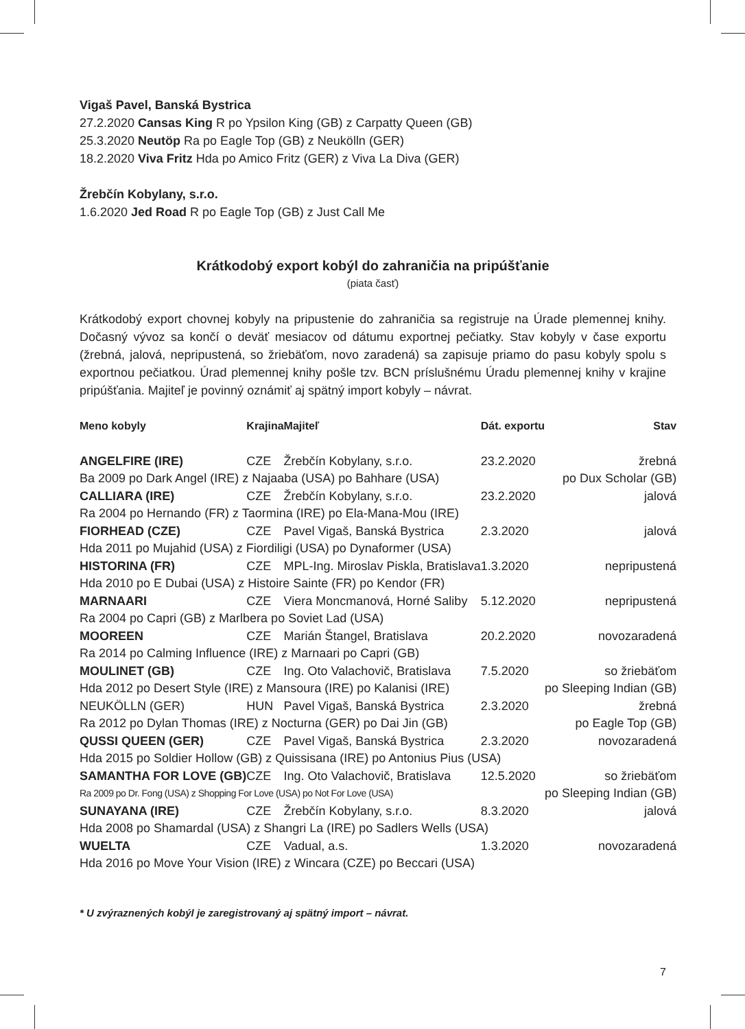Vigaš Pavel, Banská Bystrica
27.2.2020 Cansas King R po Ypsilon King (GB) z Carpatty Queen (GB)
25.3.2020 Neutöp Ra po Eagle Top (GB) z Neukölln (GER)
18.2.2020 Viva Fritz Hda po Amico Fritz (GER) z Viva La Diva (GER)
Žrebčín Kobylany, s.r.o.
1.6.2020 Jed Road R po Eagle Top (GB) z Just Call Me
Krátkodobý export kobýl do zahraničia na pripúšťanie
(piata časť)
Krátkodobý export chovnej kobyly na pripustenie do zahraničia sa registruje na Úrade plemennej knihy. Dočasný vývoz sa končí o deväť mesiacov od dátumu exportnej pečiatky. Stav kobyly v čase exportu (žrebná, jalová, nepripustená, so žriebäťom, novo zaradená) sa zapisuje priamo do pasu kobyly spolu s exportnou pečiatkou. Úrad plemennej knihy pošle tzv. BCN príslušnému Úradu plemennej knihy v krajine pripúšťania. Majiteľ je povinný oznámiť aj spätný import kobyly – návrat.
| Meno kobyly | Krajina | Majiteľ | Dát. exportu | Stav |
| --- | --- | --- | --- | --- |
| ANGELFIRE (IRE) | CZE | Žrebčín Kobylany, s.r.o. | 23.2.2020 | žrebná |
| Ba 2009 po Dark Angel (IRE) z Najaaba (USA) po Bahhare (USA) | | | | po Dux Scholar (GB) |
| CALLIARA (IRE) | CZE | Žrebčín Kobylany, s.r.o. | 23.2.2020 | jalová |
| Ra 2004 po Hernando (FR) z Taormina (IRE) po Ela-Mana-Mou (IRE) | | | | |
| FIORHEAD (CZE) | CZE | Pavel Vigaš, Banská Bystrica | 2.3.2020 | jalová |
| Hda 2011 po Mujahid (USA) z Fiordiligi (USA) po Dynaformer (USA) | | | | |
| HISTORINA (FR) | CZE | MPL-Ing. Miroslav Piskla, Bratislava | 1.3.2020 | nepripustená |
| Hda 2010 po E Dubai (USA) z Histoire Sainte (FR) po Kendor (FR) | | | | |
| MARNAARI | CZE | Viera Moncmanová, Horné Saliby | 5.12.2020 | nepripustená |
| Ra 2004 po Capri (GB) z Marlbera po Soviet Lad (USA) | | | | |
| MOOREEN | CZE | Marián Štangel, Bratislava | 20.2.2020 | novozaradená |
| Ra 2014 po Calming Influence (IRE) z Marnaari po Capri (GB) | | | | |
| MOULINET (GB) | CZE | Ing. Oto Valachovič, Bratislava | 7.5.2020 | so žriebäťom |
| Hda 2012 po Desert Style (IRE) z Mansoura (IRE) po Kalanisi (IRE) | | | | po Sleeping Indian (GB) |
| NEUKÖLLN (GER) | HUN | Pavel Vigaš, Banská Bystrica | 2.3.2020 | žrebná |
| Ra 2012 po Dylan Thomas (IRE) z Nocturna (GER) po Dai Jin (GB) | | | | po Eagle Top (GB) |
| QUSSI QUEEN (GER) | CZE | Pavel Vigaš, Banská Bystrica | 2.3.2020 | novozaradená |
| Hda 2015 po Soldier Hollow (GB) z Quissisana (IRE) po Antonius Pius (USA) | | | | |
| SAMANTHA FOR LOVE (GB) | CZE | Ing. Oto Valachovič, Bratislava | 12.5.2020 | so žriebäťom |
| Ra 2009 po Dr. Fong (USA) z Shopping For Love (USA) po Not For Love (USA) | | | | po Sleeping Indian (GB) |
| SUNAYANA (IRE) | CZE | Žrebčín Kobylany, s.r.o. | 8.3.2020 | jalová |
| Hda 2008 po Shamardal (USA) z Shangri La (IRE) po Sadlers Wells (USA) | | | | |
| WUELTA | CZE | Vadual, a.s. | 1.3.2020 | novozaradená |
| Hda 2016 po Move Your Vision (IRE) z Wincara (CZE) po Beccari (USA) | | | | |
* U zvýraznených kobýl je zaregistrovaný aj spätný import – návrat.
7